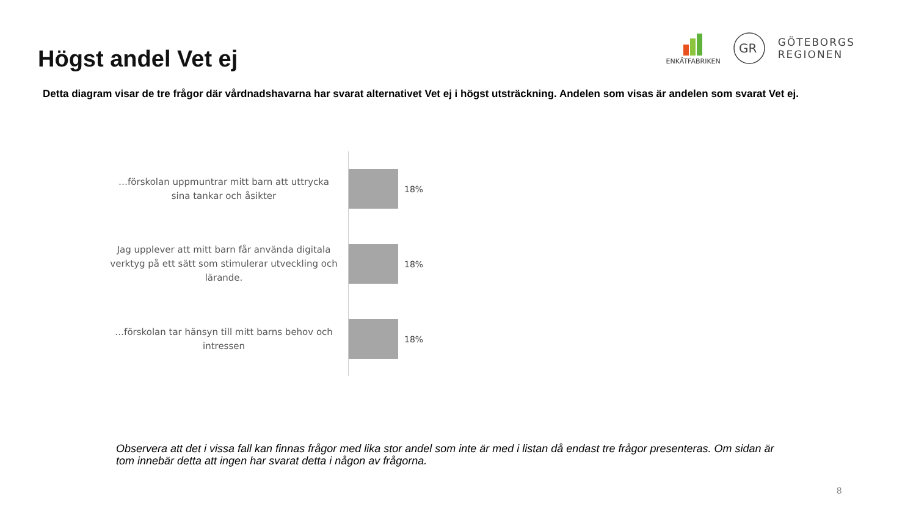Högst andel Vet ej
ENKÄTFABRIKEN
GR
GÖTEBORGS
REGIONEN
Detta diagram visar de tre frågor där vårdnadshavarna har svarat alternativet Vet ej i högst utsträckning. Andelen som visas är andelen som svarat Vet ej.
…förskolan uppmuntrar mitt barn att uttrycka sina tankar och åsikter
18%
Jag upplever att mitt barn får använda digitala verktyg på ett sätt som stimulerar utveckling och lärande.
18%
…förskolan tar hänsyn till mitt barns behov och intressen
18%
Observera att det i vissa fall kan finnas frågor med lika stor andel som inte är med i listan då endast tre frågor presenteras. Om sidan är tom innebär detta att ingen har svarat detta i någon av frågorna.
8